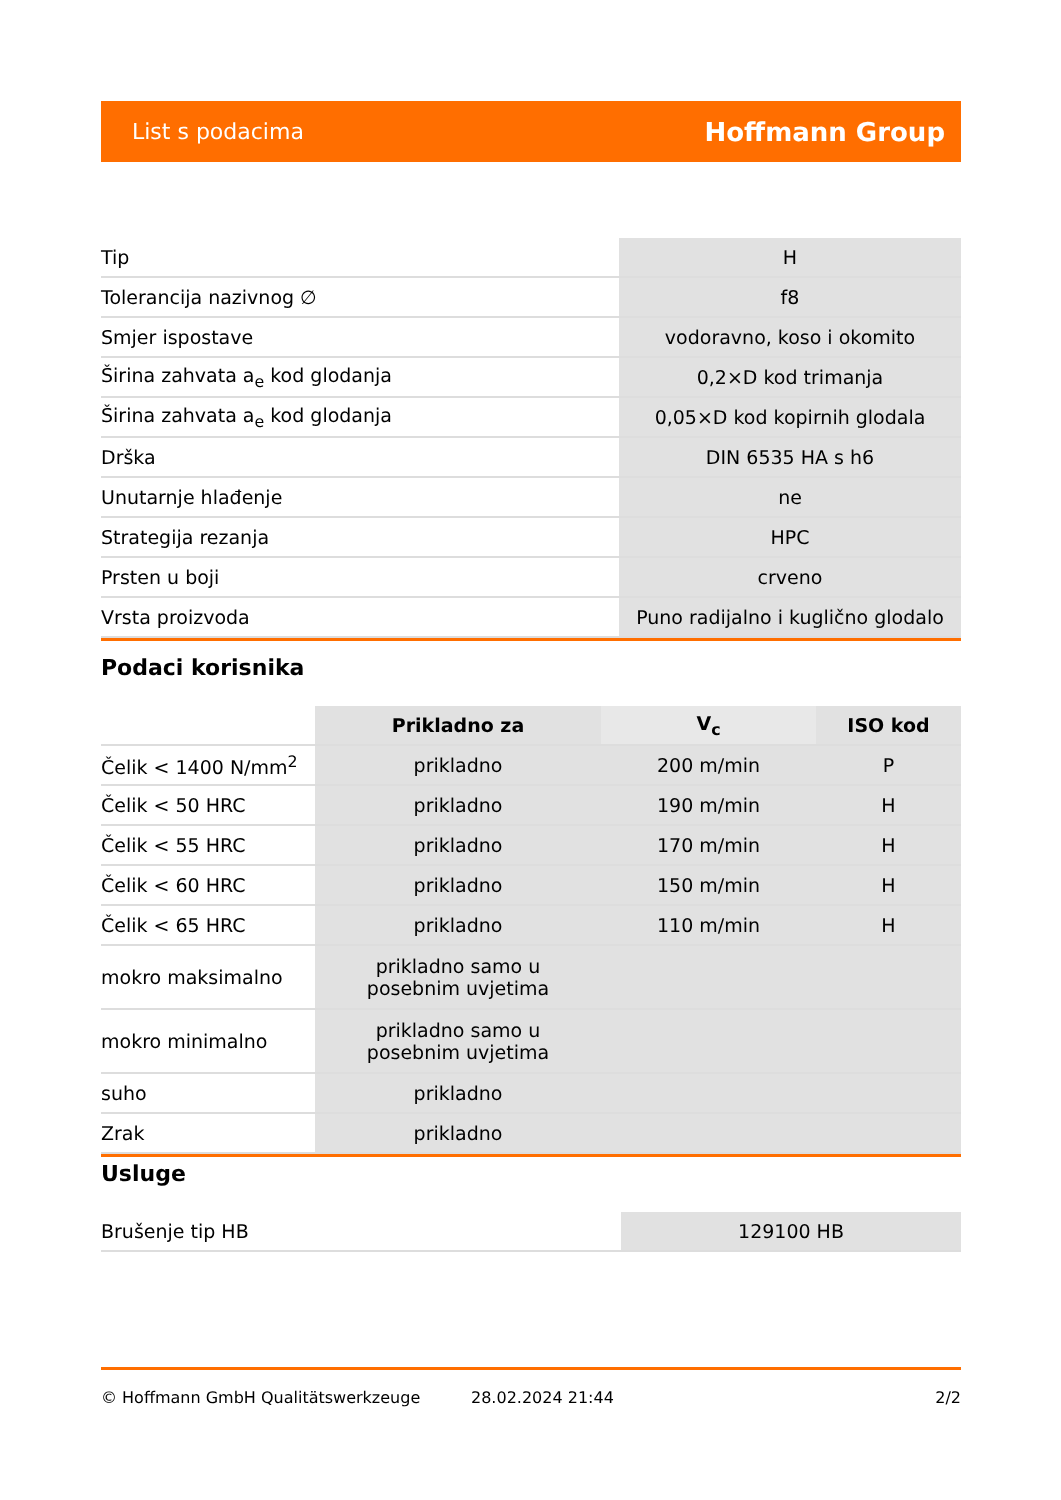List s podacima Hoffmann Group
| Tip | H |
| Tolerancija nazivnog ∅ | f8 |
| Smjer ispostave | vodoravno, koso i okomito |
| Širina zahvata a<sub>e</sub> kod glodanja | 0,2×D kod trimanja |
| Širina zahvata a<sub>e</sub> kod glodanja | 0,05×D kod kopirnih glodala |
| Drška | DIN 6535 HA s h6 |
| Unutarnje hlađenje | ne |
| Strategija rezanja | HPC |
| Prsten u boji | crveno |
| Vrsta proizvoda | Puno radijalno i kuglično glodalo |
Podaci korisnika
| | Prikladno za | V<sub>c</sub> | ISO kod |
| --- | --- | --- | --- |
| Čelik < 1400 N/mm<sup>2</sup> | prikladno | 200 m/min | P |
| Čelik < 50 HRC | prikladno | 190 m/min | H |
| Čelik < 55 HRC | prikladno | 170 m/min | H |
| Čelik < 60 HRC | prikladno | 150 m/min | H |
| Čelik < 65 HRC | prikladno | 110 m/min | H |
| mokro maksimalno | prikladno samo u posebnim uvjetima | | |
| mokro minimalno | prikladno samo u posebnim uvjetima | | |
| suho | prikladno | | |
| Zrak | prikladno | | |
Usluge
| Brušenje tip HB | 129100 HB |
© Hoffmann GmbH Qualitätswerkzeuge 28.02.2024 21:44 2/2